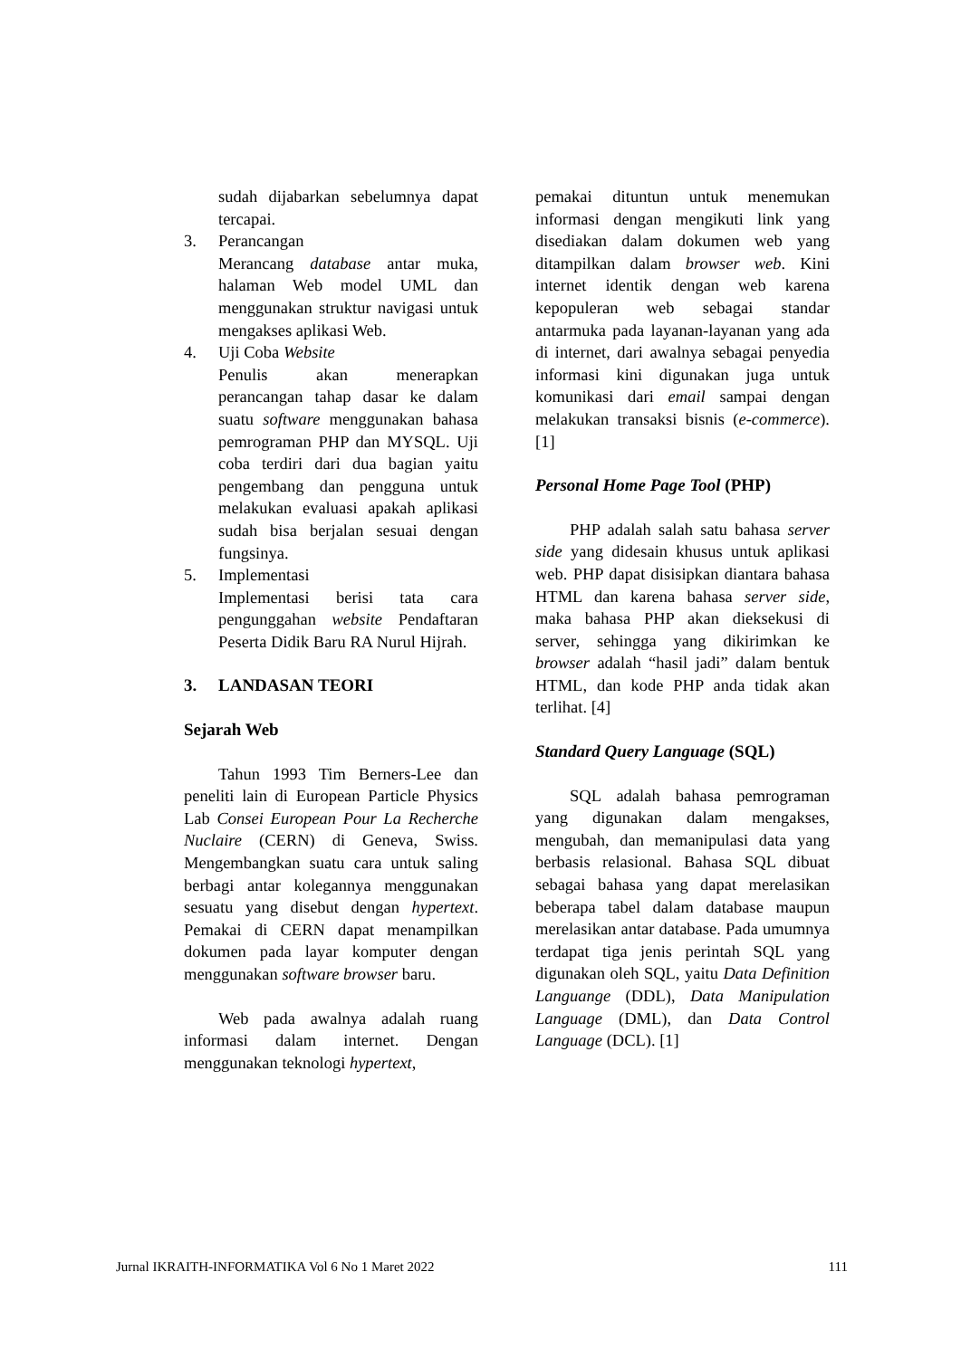sudah dijabarkan sebelumnya dapat tercapai.
3. Perancangan
Merancang database antar muka, halaman Web model UML dan menggunakan struktur navigasi untuk mengakses aplikasi Web.
4. Uji Coba Website
Penulis akan menerapkan perancangan tahap dasar ke dalam suatu software menggunakan bahasa pemrograman PHP dan MYSQL. Uji coba terdiri dari dua bagian yaitu pengembang dan pengguna untuk melakukan evaluasi apakah aplikasi sudah bisa berjalan sesuai dengan fungsinya.
5. Implementasi
Implementasi berisi tata cara pengunggahan website Pendaftaran Peserta Didik Baru RA Nurul Hijrah.
3. LANDASAN TEORI
Sejarah Web
Tahun 1993 Tim Berners-Lee dan peneliti lain di European Particle Physics Lab Consei European Pour La Recherche Nuclaire (CERN) di Geneva, Swiss. Mengembangkan suatu cara untuk saling berbagi antar kolegannya menggunakan sesuatu yang disebut dengan hypertext. Pemakai di CERN dapat menampilkan dokumen pada layar komputer dengan menggunakan software browser baru.
Web pada awalnya adalah ruang informasi dalam internet. Dengan menggunakan teknologi hypertext,
pemakai dituntun untuk menemukan informasi dengan mengikuti link yang disediakan dalam dokumen web yang ditampilkan dalam browser web. Kini internet identik dengan web karena kepopuleran web sebagai standar antarmuka pada layanan-layanan yang ada di internet, dari awalnya sebagai penyedia informasi kini digunakan juga untuk komunikasi dari email sampai dengan melakukan transaksi bisnis (e-commerce). [1]
Personal Home Page Tool (PHP)
PHP adalah salah satu bahasa server side yang didesain khusus untuk aplikasi web. PHP dapat disisipkan diantara bahasa HTML dan karena bahasa server side, maka bahasa PHP akan dieksekusi di server, sehingga yang dikirimkan ke browser adalah “hasil jadi” dalam bentuk HTML, dan kode PHP anda tidak akan terlihat. [4]
Standard Query Language (SQL)
SQL adalah bahasa pemrograman yang digunakan dalam mengakses, mengubah, dan memanipulasi data yang berbasis relasional. Bahasa SQL dibuat sebagai bahasa yang dapat merelasikan beberapa tabel dalam database maupun merelasikan antar database. Pada umumnya terdapat tiga jenis perintah SQL yang digunakan oleh SQL, yaitu Data Definition Languange (DDL), Data Manipulation Language (DML), dan Data Control Language (DCL). [1]
Jurnal IKRAITH-INFORMATIKA Vol 6 No 1 Maret 2022 111